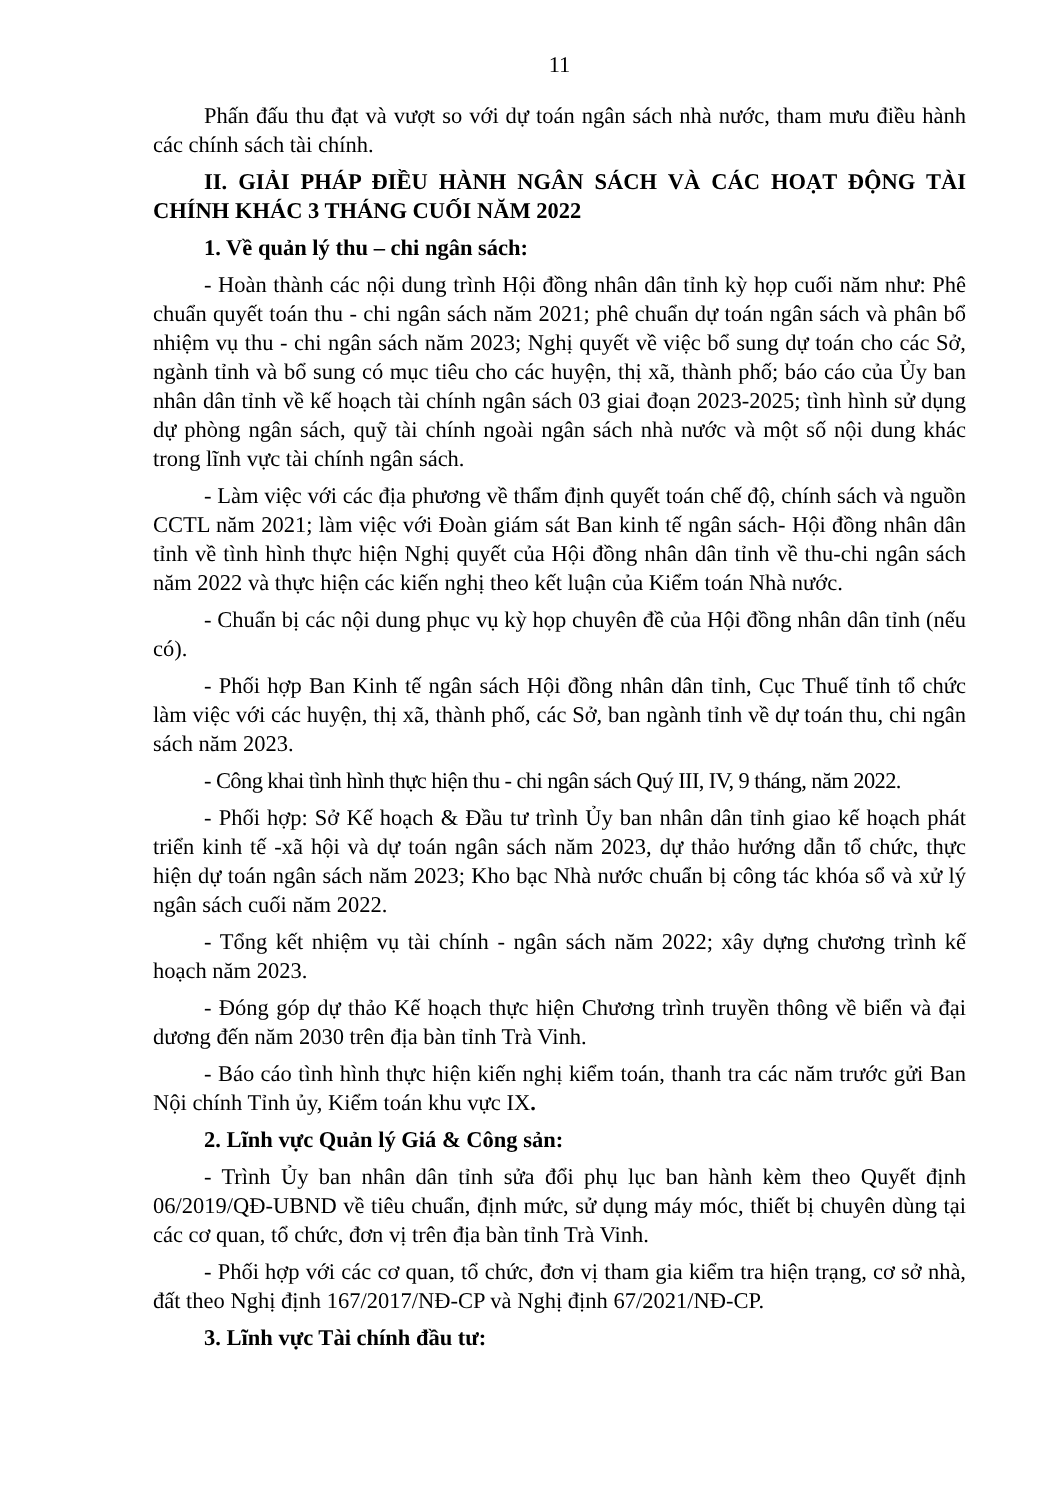11
Phấn đấu thu đạt và vượt so với dự toán ngân sách nhà nước, tham mưu điều hành các chính sách tài chính.
II. GIẢI PHÁP ĐIỀU HÀNH NGÂN SÁCH VÀ CÁC HOẠT ĐỘNG TÀI CHÍNH KHÁC 3 THÁNG CUỐI NĂM 2022
1. Về quản lý thu – chi ngân sách:
- Hoàn thành các nội dung trình Hội đồng nhân dân tỉnh kỳ họp cuối năm như: Phê chuẩn quyết toán thu - chi ngân sách năm 2021; phê chuẩn dự toán ngân sách và phân bổ nhiệm vụ thu - chi ngân sách năm 2023; Nghị quyết về việc bổ sung dự toán cho các Sở, ngành tỉnh và bổ sung có mục tiêu cho các huyện, thị xã, thành phố; báo cáo của Ủy ban nhân dân tỉnh về kế hoạch tài chính ngân sách 03 giai đoạn 2023-2025; tình hình sử dụng dự phòng ngân sách, quỹ tài chính ngoài ngân sách nhà nước và một số nội dung khác trong lĩnh vực tài chính ngân sách.
- Làm việc với các địa phương về thẩm định quyết toán chế độ, chính sách và nguồn CCTL năm 2021; làm việc với Đoàn giám sát Ban kinh tế ngân sách- Hội đồng nhân dân tỉnh về tình hình thực hiện Nghị quyết của Hội đồng nhân dân tỉnh về thu-chi ngân sách năm 2022 và thực hiện các kiến nghị theo kết luận của Kiểm toán Nhà nước.
- Chuẩn bị các nội dung phục vụ kỳ họp chuyên đề của Hội đồng nhân dân tỉnh (nếu có).
- Phối hợp Ban Kinh tế ngân sách Hội đồng nhân dân tỉnh, Cục Thuế tỉnh tổ chức làm việc với các huyện, thị xã, thành phố, các Sở, ban ngành tỉnh về dự toán thu, chi ngân sách năm 2023.
- Công khai tình hình thực hiện thu - chi ngân sách Quý III, IV, 9 tháng, năm 2022.
- Phối hợp: Sở Kế hoạch & Đầu tư trình Ủy ban nhân dân tỉnh giao kế hoạch phát triển kinh tế -xã hội và dự toán ngân sách năm 2023, dự thảo hướng dẫn tổ chức, thực hiện dự toán ngân sách năm 2023; Kho bạc Nhà nước chuẩn bị công tác khóa sổ và xử lý ngân sách cuối năm 2022.
- Tổng kết nhiệm vụ tài chính - ngân sách năm 2022; xây dựng chương trình kế hoạch năm 2023.
- Đóng góp dự thảo Kế hoạch thực hiện Chương trình truyền thông về biển và đại dương đến năm 2030 trên địa bàn tỉnh Trà Vinh.
- Báo cáo tình hình thực hiện kiến nghị kiểm toán, thanh tra các năm trước gửi Ban Nội chính Tỉnh ủy, Kiểm toán khu vực IX.
2. Lĩnh vực Quản lý Giá & Công sản:
- Trình Ủy ban nhân dân tỉnh sửa đổi phụ lục ban hành kèm theo Quyết định 06/2019/QĐ-UBND về tiêu chuẩn, định mức, sử dụng máy móc, thiết bị chuyên dùng tại các cơ quan, tổ chức, đơn vị trên địa bàn tỉnh Trà Vinh.
- Phối hợp với các cơ quan, tổ chức, đơn vị tham gia kiểm tra hiện trạng, cơ sở nhà, đất theo Nghị định 167/2017/NĐ-CP và Nghị định 67/2021/NĐ-CP.
3. Lĩnh vực Tài chính đầu tư: